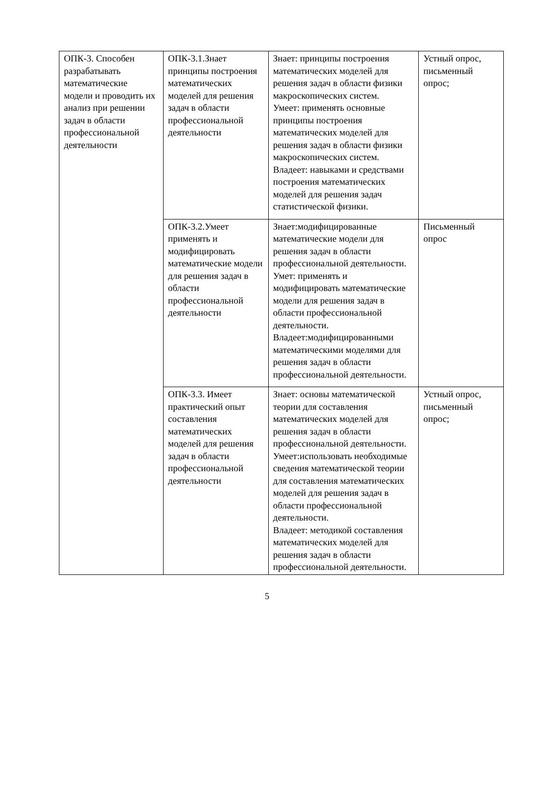| ОПК-3. Способен разрабатывать математические модели и проводить их анализ при решении задач в области профессиональной деятельности | ОПК-3.1.Знает принципы построения математических моделей для решения задач в области профессиональной деятельности | Знает: принципы построения математических моделей для решения задач в области физики макроскопических систем. Умеет: применять основные принципы построения математических моделей для решения задач в области физики макроскопических систем. Владеет: навыками и средствами построения математических моделей для решения задач статистической физики. | Устный опрос, письменный опрос; |
| | ОПК-3.2.Умеет применять и модифицировать математические модели для решения задач в области профессиональной деятельности | Знает:модифицированные математические модели для решения задач в области профессиональной деятельности. Умет: применять и модифицировать математические модели для решения задач в области профессиональной деятельности. Владеет:модифицированными математическими моделями для решения задач в области профессиональной деятельности. | Письменный опрос |
| | ОПК-3.3. Имеет практический опыт составления математических моделей для решения задач в области профессиональной деятельности | Знает: основы математической теории для составления математических моделей для решения задач в области профессиональной деятельности. Умеет:использовать необходимые сведения математической теории для составления математических моделей для решения задач в области профессиональной деятельности. Владеет: методикой составления математических моделей для решения задач в области профессиональной деятельности. | Устный опрос, письменный опрос; |
5